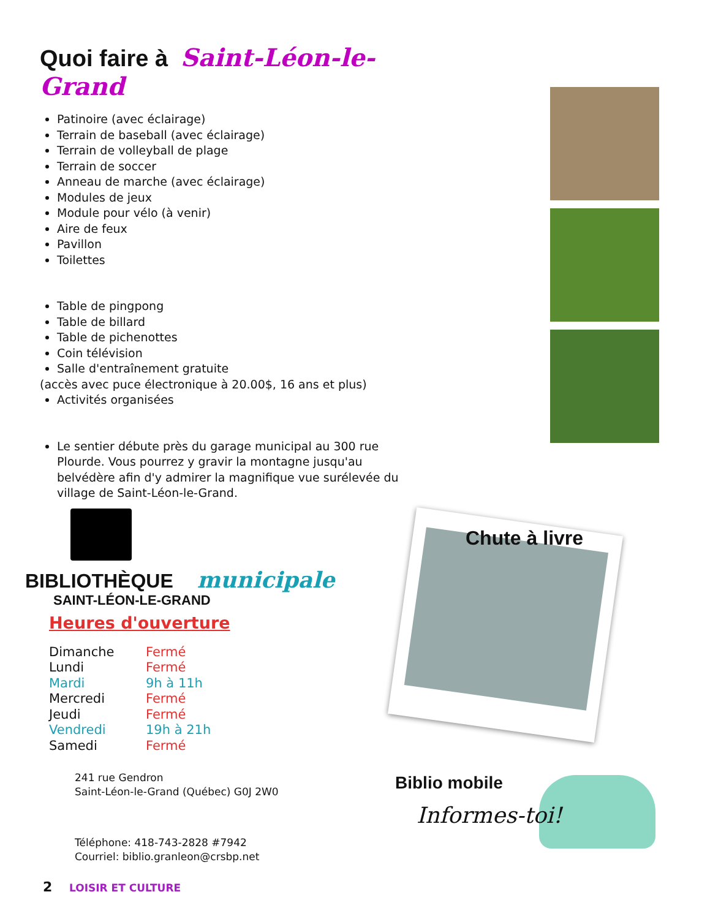Quoi faire à Saint-Léon-le-Grand
Patinoire (avec éclairage)
Terrain de baseball (avec éclairage)
Terrain de volleyball de plage
Terrain de soccer
Anneau de marche (avec éclairage)
Modules de jeux
Module pour vélo (à venir)
Aire de feux
Pavillon
Toilettes
Table de pingpong
Table de billard
Table de pichenottes
Coin télévision
Salle d'entraînement gratuite
(accès avec puce électronique à 20.00$, 16 ans et plus)
Activités organisées
Le sentier débute près du garage municipal au 300 rue Plourde. Vous pourrez y gravir la montagne jusqu'au belvédère afin d'y admirer la magnifique vue surélevée du village de Saint-Léon-le-Grand.
BIBLIOTHÈQUE municipale
SAINT-LÉON-LE-GRAND
Heures d'ouverture
| Dimanche | Fermé |
| Lundi | Fermé |
| Mardi | 9h à 11h |
| Mercredi | Fermé |
| Jeudi | Fermé |
| Vendredi | 19h à 21h |
| Samedi | Fermé |
241 rue Gendron
Saint-Léon-le-Grand (Québec) G0J 2W0
Téléphone: 418-743-2828 #7942
Courriel: biblio.granleon@crsbp.net
Chute à livre
Biblio mobile
Informes-toi!
2 LOISIR ET CULTURE